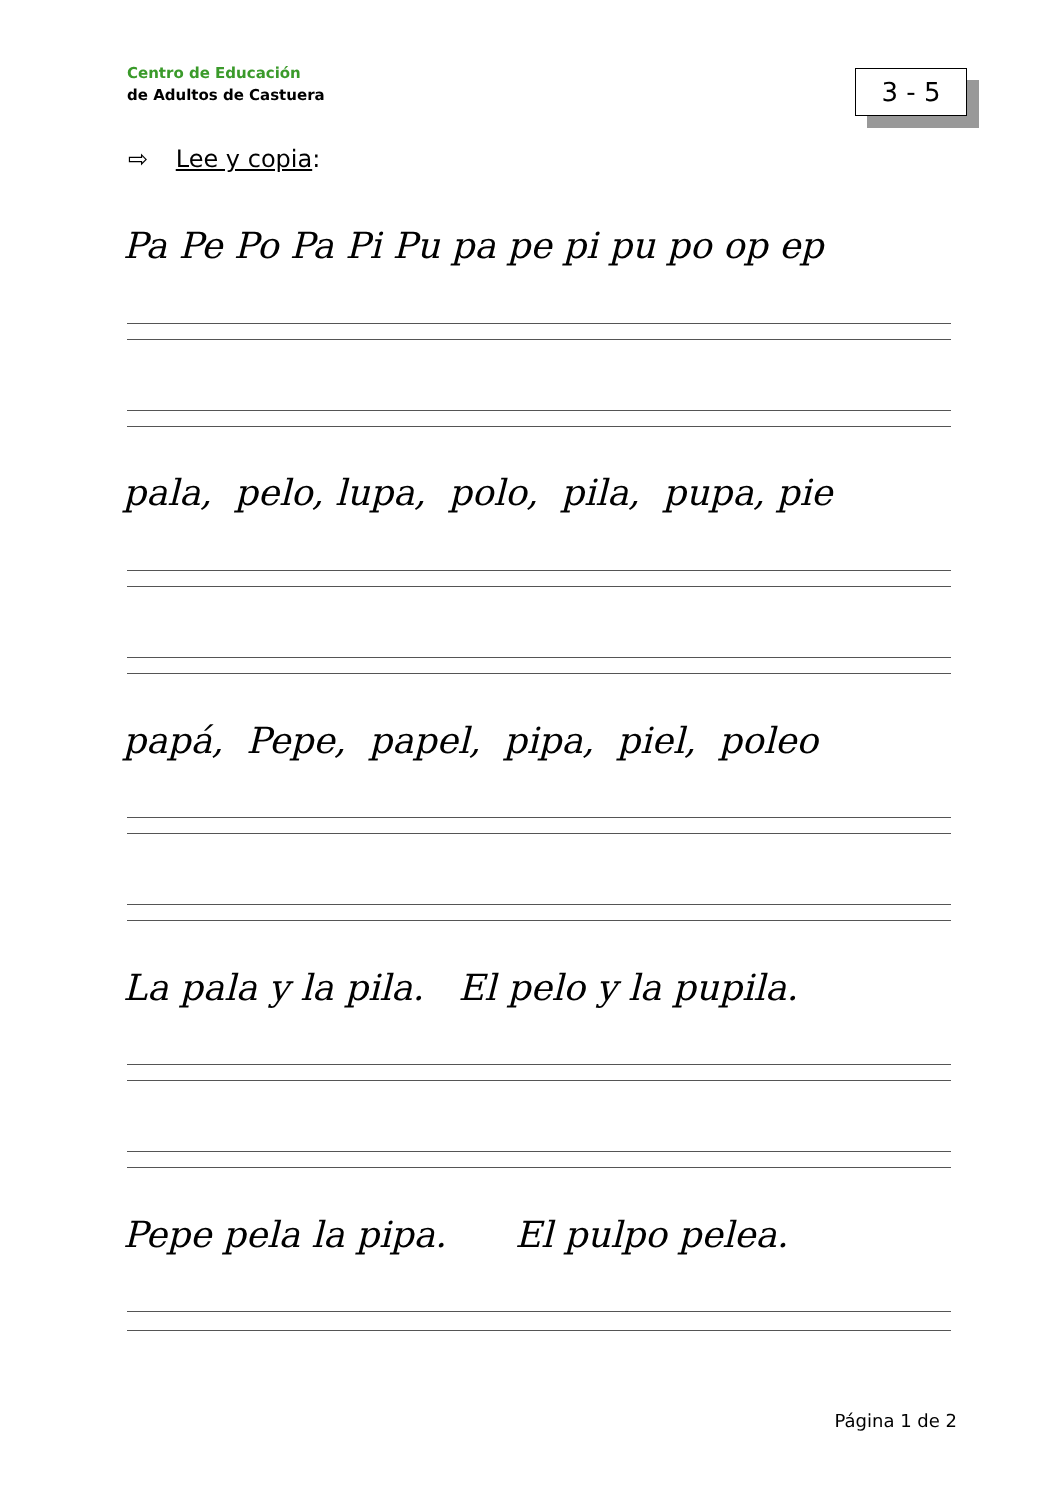Centro de Educación
de Adultos de Castuera
3 - 5
⇨ Lee y copia:
Pa Pe Po Pa Pi Pu pa pe pi pu po op ep
pala, pelo, lupa, polo, pila, pupa, pie
papá, Pepe, papel, pipa, piel, poleo
La pala y la pila. El pelo y la pupila.
Pepe pela la pipa. El pulpo pelea.
Página 1 de 2